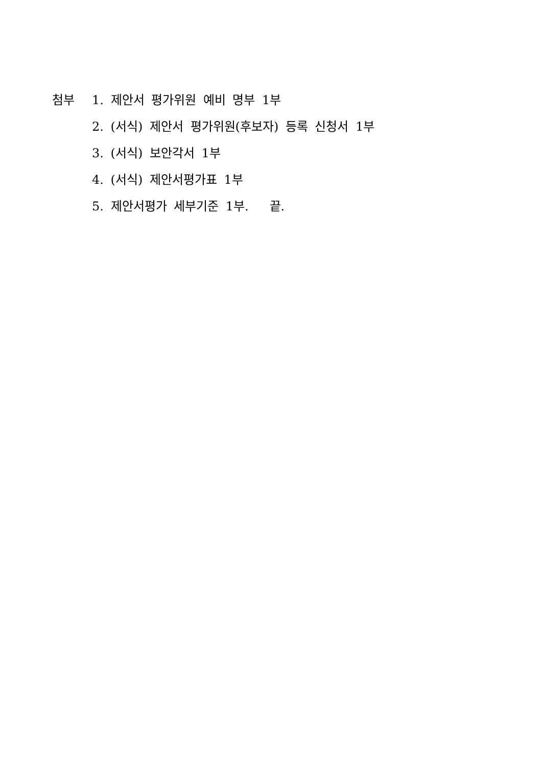첨부 1. 제안서 평가위원 예비 명부 1부
2. (서식) 제안서 평가위원(후보자) 등록 신청서 1부
3. (서식) 보안각서 1부
4. (서식) 제안서평가표 1부
5. 제안서평가 세부기준 1부. 끝.